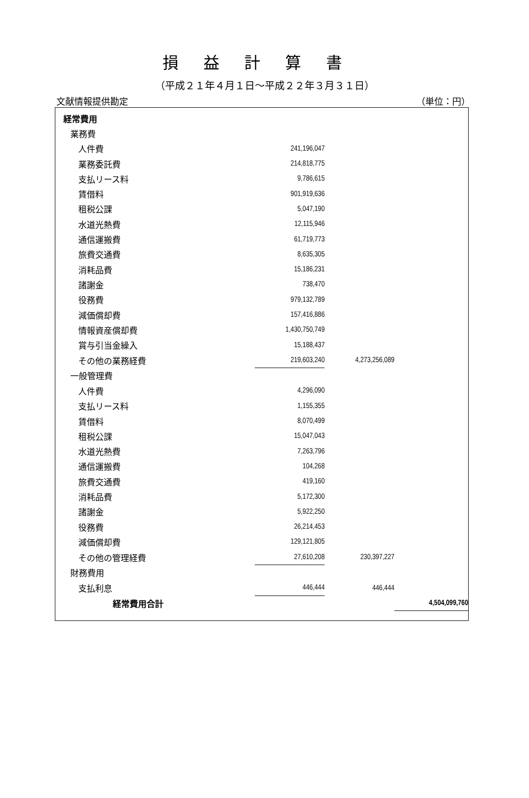損益計算書
（平成２１年４月１日～平成２２年３月３１日）
文献情報提供勘定 （単位：円）
| 経常費用 | | | |
| 業務費 | | | |
| 人件費 | 241,196,047 | | |
| 業務委託費 | 214,818,775 | | |
| 支払リース料 | 9,786,615 | | |
| 賃借料 | 901,919,636 | | |
| 租税公課 | 5,047,190 | | |
| 水道光熱費 | 12,115,946 | | |
| 通信運搬費 | 61,719,773 | | |
| 旅費交通費 | 8,635,305 | | |
| 消耗品費 | 15,186,231 | | |
| 諸謝金 | 738,470 | | |
| 役務費 | 979,132,789 | | |
| 減価償却費 | 157,416,886 | | |
| 情報資産償却費 | 1,430,750,749 | | |
| 賞与引当金繰入 | 15,188,437 | | |
| その他の業務経費 | 219,603,240 | 4,273,256,089 | |
| 一般管理費 | | | |
| 人件費 | 4,296,090 | | |
| 支払リース料 | 1,155,355 | | |
| 賃借料 | 8,070,499 | | |
| 租税公課 | 15,047,043 | | |
| 水道光熱費 | 7,263,796 | | |
| 通信運搬費 | 104,268 | | |
| 旅費交通費 | 419,160 | | |
| 消耗品費 | 5,172,300 | | |
| 諸謝金 | 5,922,250 | | |
| 役務費 | 26,214,453 | | |
| 減価償却費 | 129,121,805 | | |
| その他の管理経費 | 27,610,208 | 230,397,227 | |
| 財務費用 | | | |
| 支払利息 | 446,444 | 446,444 | |
| 経常費用合計 | | | 4,504,099,760 |